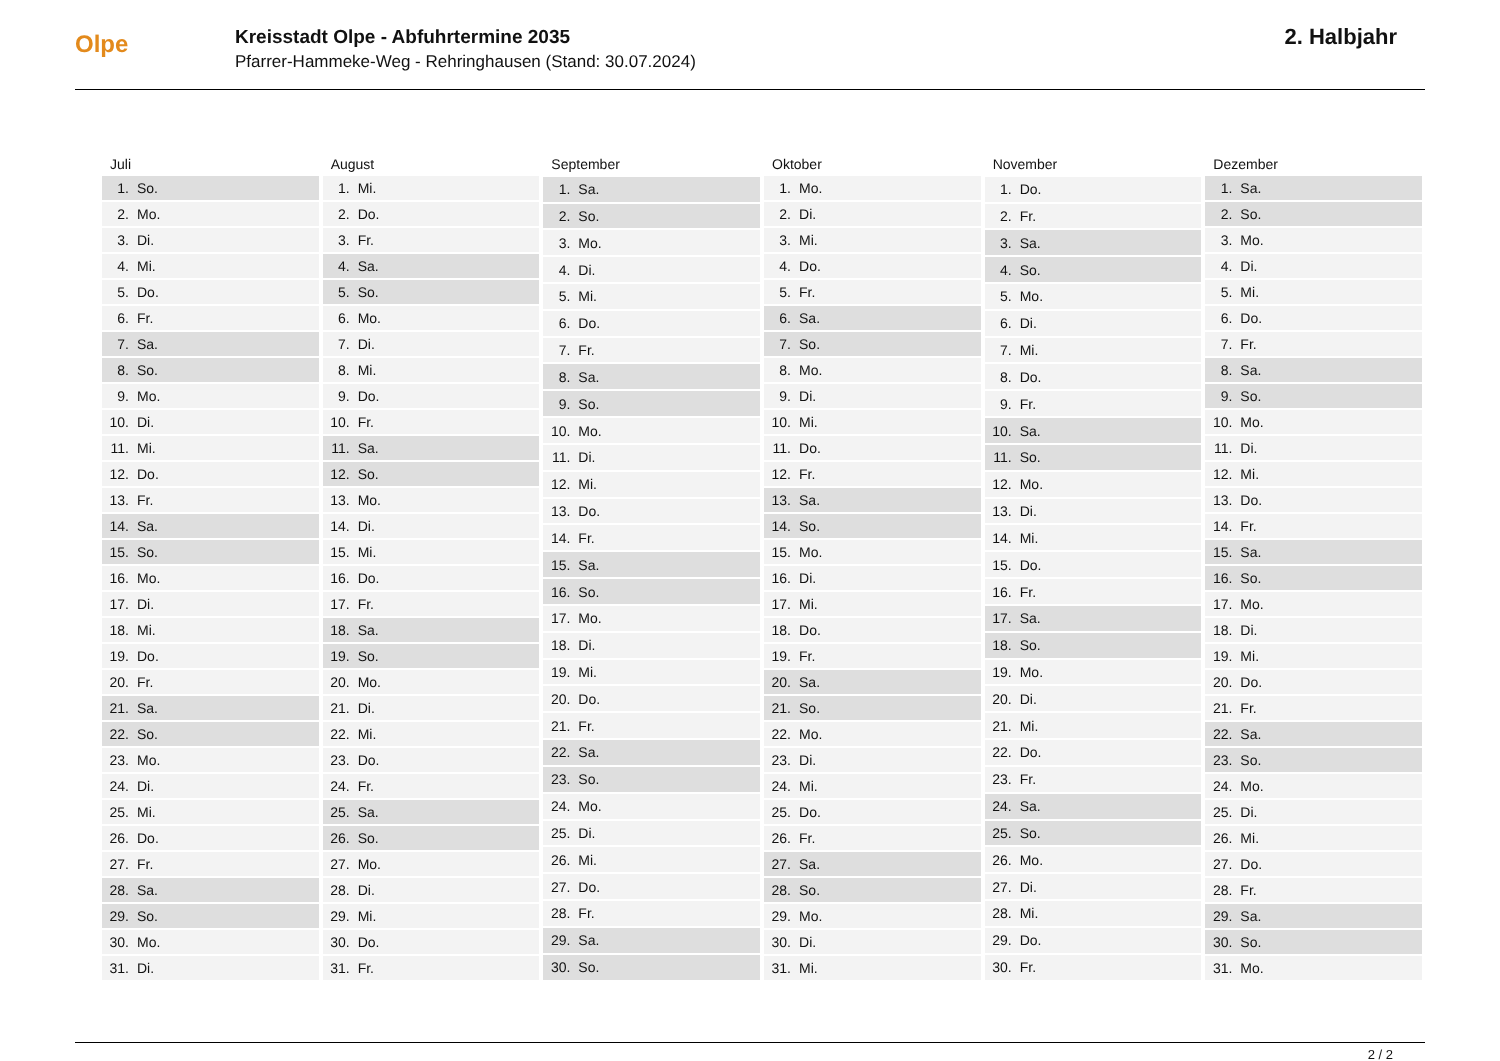Olpe
Kreisstadt Olpe - Abfuhrtermine 2035
Pfarrer-Hammeke-Weg - Rehringhausen (Stand: 30.07.2024)
2. Halbjahr
| Juli | |
| --- | --- |
| 1. | So. |
| 2. | Mo. |
| 3. | Di. |
| 4. | Mi. |
| 5. | Do. |
| 6. | Fr. |
| 7. | Sa. |
| 8. | So. |
| 9. | Mo. |
| 10. | Di. |
| 11. | Mi. |
| 12. | Do. |
| 13. | Fr. |
| 14. | Sa. |
| 15. | So. |
| 16. | Mo. |
| 17. | Di. |
| 18. | Mi. |
| 19. | Do. |
| 20. | Fr. |
| 21. | Sa. |
| 22. | So. |
| 23. | Mo. |
| 24. | Di. |
| 25. | Mi. |
| 26. | Do. |
| 27. | Fr. |
| 28. | Sa. |
| 29. | So. |
| 30. | Mo. |
| 31. | Di. |
| August | |
| --- | --- |
| 1. | Mi. |
| 2. | Do. |
| 3. | Fr. |
| 4. | Sa. |
| 5. | So. |
| 6. | Mo. |
| 7. | Di. |
| 8. | Mi. |
| 9. | Do. |
| 10. | Fr. |
| 11. | Sa. |
| 12. | So. |
| 13. | Mo. |
| 14. | Di. |
| 15. | Mi. |
| 16. | Do. |
| 17. | Fr. |
| 18. | Sa. |
| 19. | So. |
| 20. | Mo. |
| 21. | Di. |
| 22. | Mi. |
| 23. | Do. |
| 24. | Fr. |
| 25. | Sa. |
| 26. | So. |
| 27. | Mo. |
| 28. | Di. |
| 29. | Mi. |
| 30. | Do. |
| 31. | Fr. |
| September | |
| --- | --- |
| 1. | Sa. |
| 2. | So. |
| 3. | Mo. |
| 4. | Di. |
| 5. | Mi. |
| 6. | Do. |
| 7. | Fr. |
| 8. | Sa. |
| 9. | So. |
| 10. | Mo. |
| 11. | Di. |
| 12. | Mi. |
| 13. | Do. |
| 14. | Fr. |
| 15. | Sa. |
| 16. | So. |
| 17. | Mo. |
| 18. | Di. |
| 19. | Mi. |
| 20. | Do. |
| 21. | Fr. |
| 22. | Sa. |
| 23. | So. |
| 24. | Mo. |
| 25. | Di. |
| 26. | Mi. |
| 27. | Do. |
| 28. | Fr. |
| 29. | Sa. |
| 30. | So. |
| Oktober | |
| --- | --- |
| 1. | Mo. |
| 2. | Di. |
| 3. | Mi. |
| 4. | Do. |
| 5. | Fr. |
| 6. | Sa. |
| 7. | So. |
| 8. | Mo. |
| 9. | Di. |
| 10. | Mi. |
| 11. | Do. |
| 12. | Fr. |
| 13. | Sa. |
| 14. | So. |
| 15. | Mo. |
| 16. | Di. |
| 17. | Mi. |
| 18. | Do. |
| 19. | Fr. |
| 20. | Sa. |
| 21. | So. |
| 22. | Mo. |
| 23. | Di. |
| 24. | Mi. |
| 25. | Do. |
| 26. | Fr. |
| 27. | Sa. |
| 28. | So. |
| 29. | Mo. |
| 30. | Di. |
| 31. | Mi. |
| November | |
| --- | --- |
| 1. | Do. |
| 2. | Fr. |
| 3. | Sa. |
| 4. | So. |
| 5. | Mo. |
| 6. | Di. |
| 7. | Mi. |
| 8. | Do. |
| 9. | Fr. |
| 10. | Sa. |
| 11. | So. |
| 12. | Mo. |
| 13. | Di. |
| 14. | Mi. |
| 15. | Do. |
| 16. | Fr. |
| 17. | Sa. |
| 18. | So. |
| 19. | Mo. |
| 20. | Di. |
| 21. | Mi. |
| 22. | Do. |
| 23. | Fr. |
| 24. | Sa. |
| 25. | So. |
| 26. | Mo. |
| 27. | Di. |
| 28. | Mi. |
| 29. | Do. |
| 30. | Fr. |
| Dezember | |
| --- | --- |
| 1. | Sa. |
| 2. | So. |
| 3. | Mo. |
| 4. | Di. |
| 5. | Mi. |
| 6. | Do. |
| 7. | Fr. |
| 8. | Sa. |
| 9. | So. |
| 10. | Mo. |
| 11. | Di. |
| 12. | Mi. |
| 13. | Do. |
| 14. | Fr. |
| 15. | Sa. |
| 16. | So. |
| 17. | Mo. |
| 18. | Di. |
| 19. | Mi. |
| 20. | Do. |
| 21. | Fr. |
| 22. | Sa. |
| 23. | So. |
| 24. | Mo. |
| 25. | Di. |
| 26. | Mi. |
| 27. | Do. |
| 28. | Fr. |
| 29. | Sa. |
| 30. | So. |
| 31. | Mo. |
2 / 2